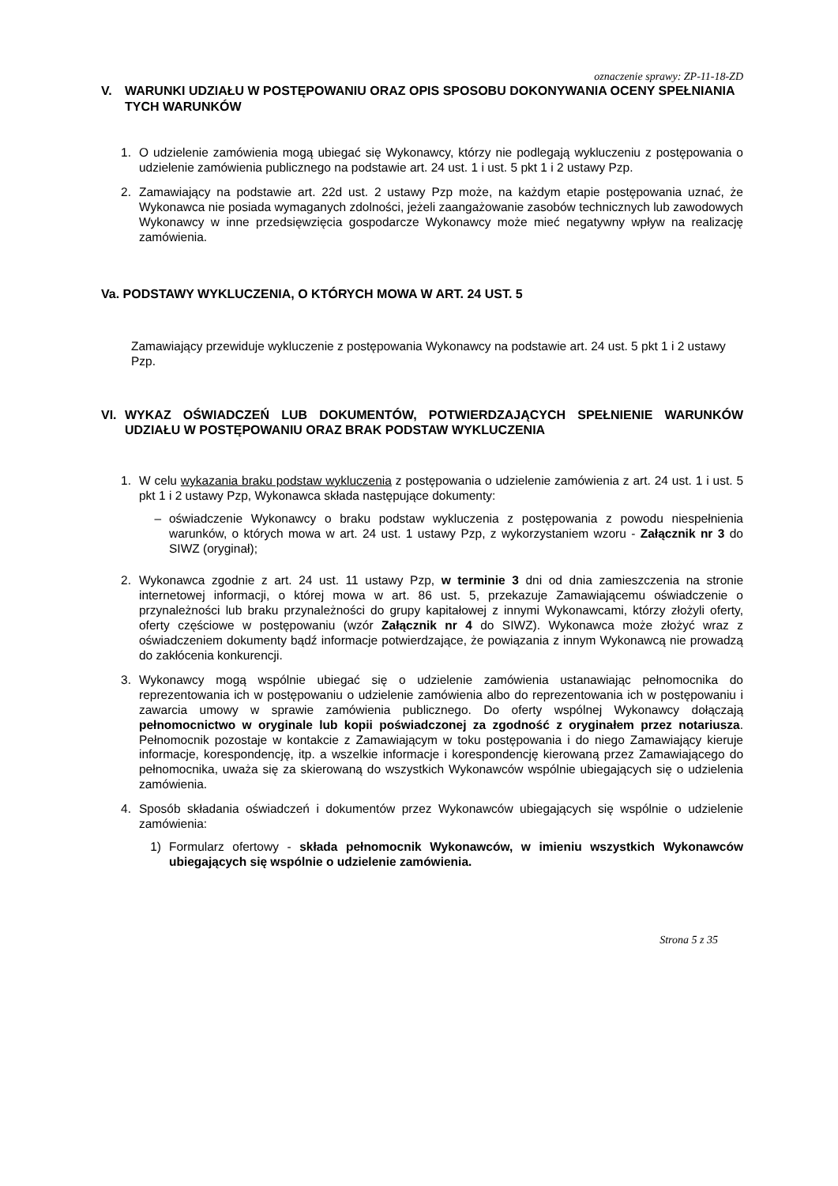oznaczenie sprawy: ZP-11-18-ZD
V. WARUNKI UDZIAŁU W POSTĘPOWANIU ORAZ OPIS SPOSOBU DOKONYWANIA OCENY SPEŁNIANIA TYCH WARUNKÓW
1. O udzielenie zamówienia mogą ubiegać się Wykonawcy, którzy nie podlegają wykluczeniu z postępowania o udzielenie zamówienia publicznego na podstawie art. 24 ust. 1 i ust. 5 pkt 1 i 2 ustawy Pzp.
2. Zamawiający na podstawie art. 22d ust. 2 ustawy Pzp może, na każdym etapie postępowania uznać, że Wykonawca nie posiada wymaganych zdolności, jeżeli zaangażowanie zasobów technicznych lub zawodowych Wykonawcy w inne przedsięwzięcia gospodarcze Wykonawcy może mieć negatywny wpływ na realizację zamówienia.
Va. PODSTAWY WYKLUCZENIA, O KTÓRYCH MOWA W ART. 24 UST. 5
Zamawiający przewiduje wykluczenie z postępowania Wykonawcy na podstawie art. 24 ust. 5 pkt 1 i 2 ustawy Pzp.
VI. WYKAZ OŚWIADCZEŃ LUB DOKUMENTÓW, POTWIERDZAJĄCYCH SPEŁNIENIE WARUNKÓW UDZIAŁU W POSTĘPOWANIU ORAZ BRAK PODSTAW WYKLUCZENIA
1. W celu wykazania braku podstaw wykluczenia z postępowania o udzielenie zamówienia z art. 24 ust. 1 i ust. 5 pkt 1 i 2 ustawy Pzp, Wykonawca składa następujące dokumenty:
– oświadczenie Wykonawcy o braku podstaw wykluczenia z postępowania z powodu niespełnienia warunków, o których mowa w art. 24 ust. 1 ustawy Pzp, z wykorzystaniem wzoru - Załącznik nr 3 do SIWZ (oryginał);
2. Wykonawca zgodnie z art. 24 ust. 11 ustawy Pzp, w terminie 3 dni od dnia zamieszczenia na stronie internetowej informacji, o której mowa w art. 86 ust. 5, przekazuje Zamawiającemu oświadczenie o przynależności lub braku przynależności do grupy kapitałowej z innymi Wykonawcami, którzy złożyli oferty, oferty częściowe w postępowaniu (wzór Załącznik nr 4 do SIWZ). Wykonawca może złożyć wraz z oświadczeniem dokumenty bądź informacje potwierdzające, że powiązania z innym Wykonawcą nie prowadzą do zakłócenia konkurencji.
3. Wykonawcy mogą wspólnie ubiegać się o udzielenie zamówienia ustanawiając pełnomocnika do reprezentowania ich w postępowaniu o udzielenie zamówienia albo do reprezentowania ich w postępowaniu i zawarcia umowy w sprawie zamówienia publicznego. Do oferty wspólnej Wykonawcy dołączają pełnomocnictwo w oryginale lub kopii poświadczonej za zgodność z oryginałem przez notariusza. Pełnomocnik pozostaje w kontakcie z Zamawiającym w toku postępowania i do niego Zamawiający kieruje informacje, korespondencję, itp. a wszelkie informacje i korespondencję kierowaną przez Zamawiającego do pełnomocnika, uważa się za skierowaną do wszystkich Wykonawców wspólnie ubiegających się o udzielenia zamówienia.
4. Sposób składania oświadczeń i dokumentów przez Wykonawców ubiegających się wspólnie o udzielenie zamówienia:
1) Formularz ofertowy - składa pełnomocnik Wykonawców, w imieniu wszystkich Wykonawców ubiegających się wspólnie o udzielenie zamówienia.
Strona 5 z 35